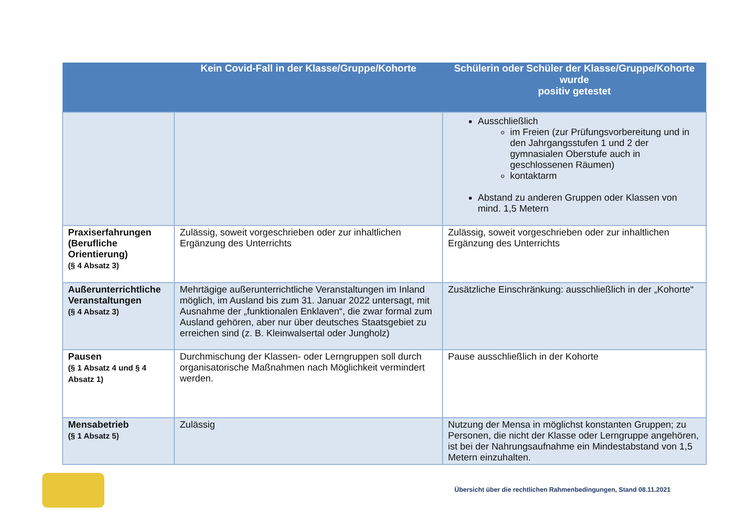| | Kein Covid-Fall in der Klasse/Gruppe/Kohorte | Schülerin oder Schüler der Klasse/Gruppe/Kohorte wurde positiv getestet |
| --- | --- | --- |
| | | Ausschließlich im Freien (zur Prüfungsvorbereitung und in den Jahrgangsstufen 1 und 2 der gymnasialen Oberstufe auch in geschlossenen Räumen) kontaktarm Abstand zu anderen Gruppen oder Klassen von mind. 1,5 Metern |
| Praxiserfahrungen (Berufliche Orientierung) (§ 4 Absatz 3) | Zulässig, soweit vorgeschrieben oder zur inhaltlichen Ergänzung des Unterrichts | Zulässig, soweit vorgeschrieben oder zur inhaltlichen Ergänzung des Unterrichts |
| Außerunterrichtliche Veranstaltungen (§ 4 Absatz 3) | Mehrtägige außerunterrichtliche Veranstaltungen im Inland möglich, im Ausland bis zum 31. Januar 2022 untersagt, mit Ausnahme der „funktionalen Enklaven“, die zwar formal zum Ausland gehören, aber nur über deutsches Staatsgebiet zu erreichen sind (z. B. Kleinwalsertal oder Jungholz) | Zusätzliche Einschränkung: ausschließlich in der „Kohorte“ |
| Pausen (§ 1 Absatz 4 und § 4 Absatz 1) | Durchmischung der Klassen- oder Lerngruppen soll durch organisatorische Maßnahmen nach Möglichkeit vermindert werden. | Pause ausschließlich in der Kohorte |
| Mensabetrieb (§ 1 Absatz 5) | Zulässig | Nutzung der Mensa in möglichst konstanten Gruppen; zu Personen, die nicht der Klasse oder Lerngruppe angehören, ist bei der Nahrungsaufnahme ein Mindestabstand von 1,5 Metern einzuhalten. |
Übersicht über die rechtlichen Rahmenbedingungen, Stand 08.11.2021